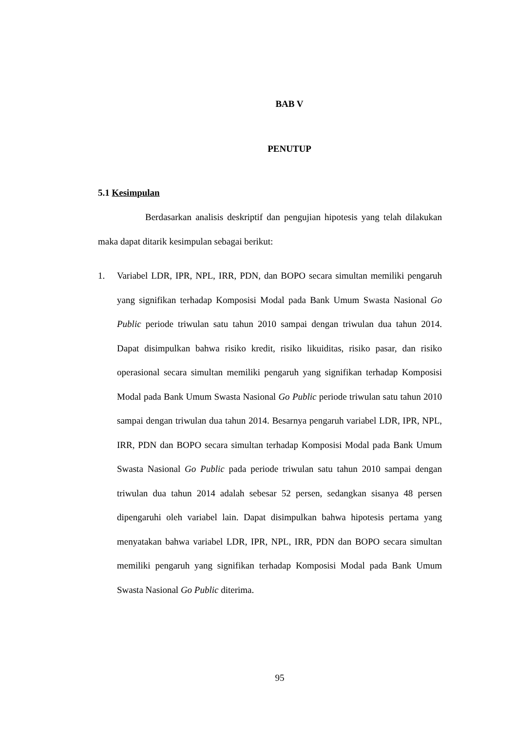BAB V
PENUTUP
5.1 Kesimpulan
Berdasarkan analisis deskriptif dan pengujian hipotesis yang telah dilakukan maka dapat ditarik kesimpulan sebagai berikut:
1. Variabel LDR, IPR, NPL, IRR, PDN, dan BOPO secara simultan memiliki pengaruh yang signifikan terhadap Komposisi Modal pada Bank Umum Swasta Nasional Go Public periode triwulan satu tahun 2010 sampai dengan triwulan dua tahun 2014. Dapat disimpulkan bahwa risiko kredit, risiko likuiditas, risiko pasar, dan risiko operasional secara simultan memiliki pengaruh yang signifikan terhadap Komposisi Modal pada Bank Umum Swasta Nasional Go Public periode triwulan satu tahun 2010 sampai dengan triwulan dua tahun 2014. Besarnya pengaruh variabel LDR, IPR, NPL, IRR, PDN dan BOPO secara simultan terhadap Komposisi Modal pada Bank Umum Swasta Nasional Go Public pada periode triwulan satu tahun 2010 sampai dengan triwulan dua tahun 2014 adalah sebesar 52 persen, sedangkan sisanya 48 persen dipengaruhi oleh variabel lain. Dapat disimpulkan bahwa hipotesis pertama yang menyatakan bahwa variabel LDR, IPR, NPL, IRR, PDN dan BOPO secara simultan memiliki pengaruh yang signifikan terhadap Komposisi Modal pada Bank Umum Swasta Nasional Go Public diterima.
95